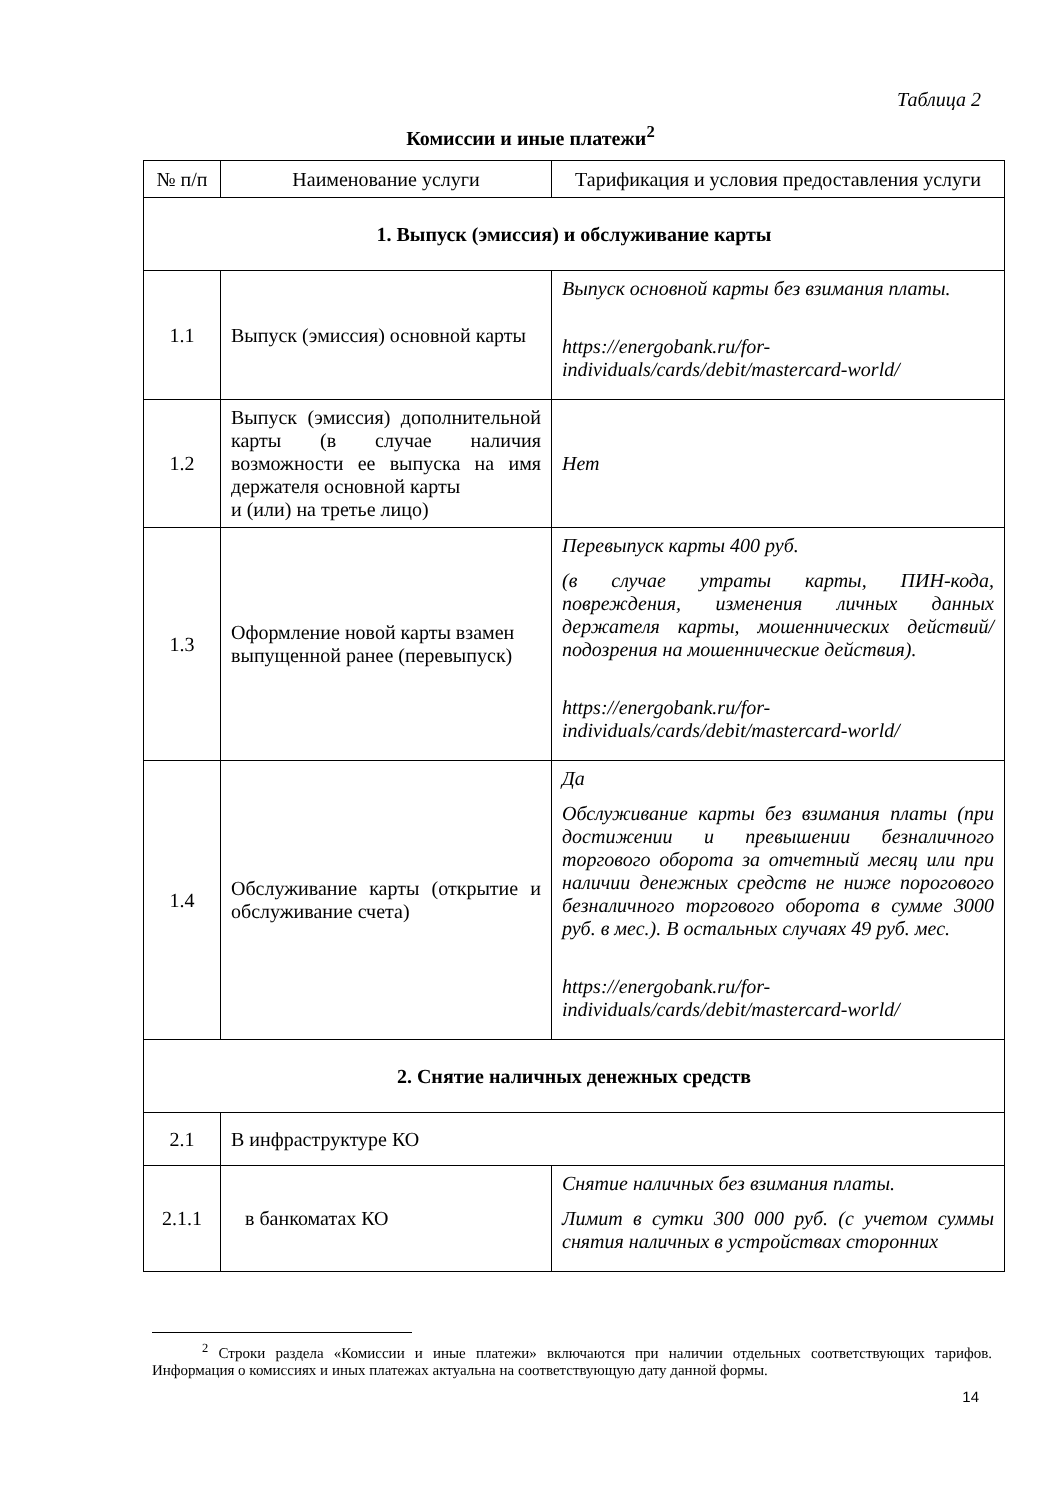Таблица 2
Комиссии и иные платежи<sup>2</sup>
| № п/п | Наименование услуги | Тарификация и условия предоставления услуги |
| --- | --- | --- |
| 1. Выпуск (эмиссия) и обслуживание карты | | |
| 1.1 | Выпуск (эмиссия) основной карты | Выпуск основной карты без взимания платы. https://energobank.ru/for-individuals/cards/debit/mastercard-world/ |
| 1.2 | Выпуск (эмиссия) дополнительной карты (в случае наличия возможности ее выпуска на имя держателя основной карты и (или) на третье лицо) | Нет |
| 1.3 | Оформление новой карты взамен выпущенной ранее (перевыпуск) | Перевыпуск карты 400 руб. (в случае утраты карты, ПИН-кода, повреждения, изменения личных данных держателя карты, мошеннических действий/подозрения на мошеннические действия). https://energobank.ru/for-individuals/cards/debit/mastercard-world/ |
| 1.4 | Обслуживание карты (открытие и обслуживание счета) | Да Обслуживание карты без взимания платы (при достижении и превышении безналичного торгового оборота за отчетный месяц или при наличии денежных средств не ниже порогового безналичного торгового оборота в сумме 3000 руб. в мес.). В остальных случаях 49 руб. мес. https://energobank.ru/for-individuals/cards/debit/mastercard-world/ |
| 2. Снятие наличных денежных средств | | |
| 2.1 | В инфраструктуре КО | |
| 2.1.1 | в банкоматах КО | Снятие наличных без взимания платы. Лимит в сутки 300 000 руб. (с учетом суммы снятия наличных в устройствах сторонних |
<sup>2</sup> Строки раздела «Комиссии и иные платежи» включаются при наличии отдельных соответствующих тарифов. Информация о комиссиях и иных платежах актуальна на соответствующую дату данной формы.
14